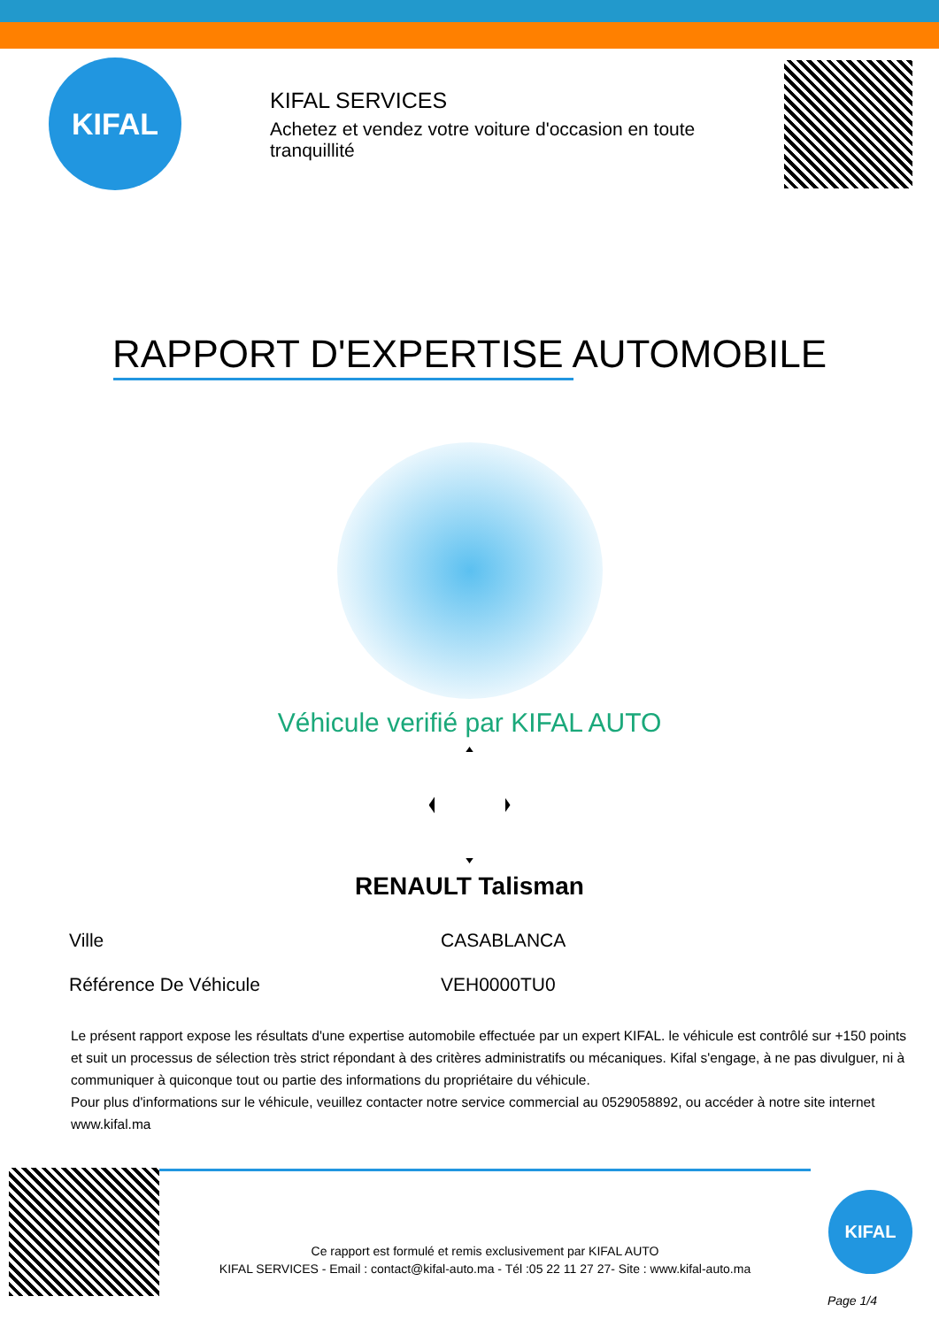KIFAL
KIFAL SERVICES
Achetez et vendez votre voiture d'occasion en toute tranquillité
RAPPORT D'EXPERTISE AUTOMOBILE
Véhicule verifié par KIFAL AUTO
RENAULT Talisman
| Ville | CASABLANCA |
| Référence De Véhicule | VEH0000TU0 |
Le présent rapport expose les résultats d'une expertise automobile effectuée par un expert KIFAL. le véhicule est contrôlé sur +150 points et suit un processus de sélection très strict répondant à des critères administratifs ou mécaniques. Kifal s'engage, à ne pas divulguer, ni à communiquer à quiconque tout ou partie des informations du propriétaire du véhicule.
Pour plus d'informations sur le véhicule, veuillez contacter notre service commercial au 0529058892, ou accéder à notre site internet www.kifal.ma
Ce rapport est formulé et remis exclusivement par KIFAL AUTO
KIFAL SERVICES - Email : contact@kifal-auto.ma - Tél :05 22 11 27 27- Site : www.kifal-auto.ma
KIFAL
Page 1/4